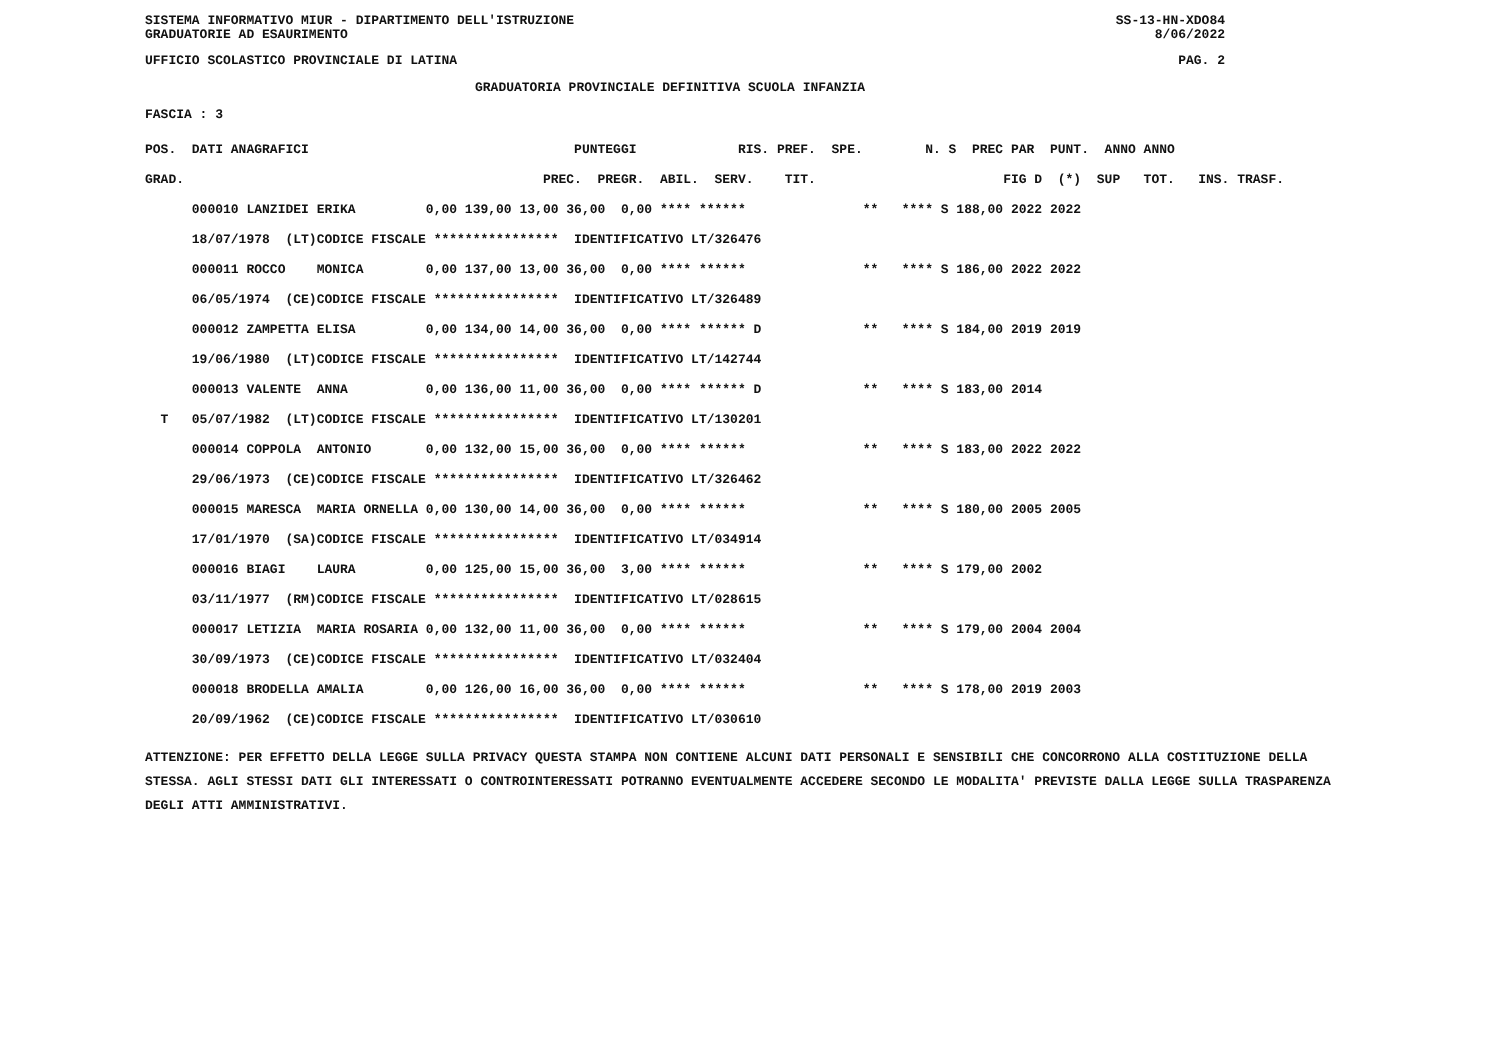SISTEMA INFORMATIVO MIUR - DIPARTIMENTO DELL'ISTRUZIONE SS-13-HN-XDO84
GRADUATORIE AD ESAURIMENTO 8/06/2022
UFFICIO SCOLASTICO PROVINCIALE DI LATINA PAG. 2
GRADUATORIA PROVINCIALE DEFINITIVA SCUOLA INFANZIA
FASCIA : 3
| POS. | DATI ANAGRAFICI | | PUNTEGGI RIS. PREF. SPE. | N. S PREC PAR PUNT. ANNO ANNO |
| --- | --- | --- | --- | --- |
| GRAD. | | | PREC. PREGR. ABIL. SERV. TIT. | FIG D (*) SUP TOT. INS. TRASF. |
| | 000010 LANZIDEI | ERIKA | 0,00 139,00 13,00 36,00 0,00 **** ****** | ** **** S 188,00 2022 2022 |
| | 18/07/1978 (LT) | CODICE FISCALE **************** IDENTIFICATIVO LT/326476 | | |
| | 000011 ROCCO | MONICA | 0,00 137,00 13,00 36,00 0,00 **** ****** | ** **** S 186,00 2022 2022 |
| | 06/05/1974 (CE) | CODICE FISCALE **************** IDENTIFICATIVO LT/326489 | | |
| | 000012 ZAMPETTA | ELISA | 0,00 134,00 14,00 36,00 0,00 **** ****** D | ** **** S 184,00 2019 2019 |
| | 19/06/1980 (LT) | CODICE FISCALE **************** IDENTIFICATIVO LT/142744 | | |
| | 000013 VALENTE | ANNA | 0,00 136,00 11,00 36,00 0,00 **** ****** D | ** **** S 183,00 2014 |
| T | 05/07/1982 (LT) | CODICE FISCALE **************** IDENTIFICATIVO LT/130201 | | |
| | 000014 COPPOLA | ANTONIO | 0,00 132,00 15,00 36,00 0,00 **** ****** | ** **** S 183,00 2022 2022 |
| | 29/06/1973 (CE) | CODICE FISCALE **************** IDENTIFICATIVO LT/326462 | | |
| | 000015 MARESCA | MARIA ORNELLA | 0,00 130,00 14,00 36,00 0,00 **** ****** | ** **** S 180,00 2005 2005 |
| | 17/01/1970 (SA) | CODICE FISCALE **************** IDENTIFICATIVO LT/034914 | | |
| | 000016 BIAGI | LAURA | 0,00 125,00 15,00 36,00 3,00 **** ****** | ** **** S 179,00 2002 |
| | 03/11/1977 (RM) | CODICE FISCALE **************** IDENTIFICATIVO LT/028615 | | |
| | 000017 LETIZIA | MARIA ROSARIA | 0,00 132,00 11,00 36,00 0,00 **** ****** | ** **** S 179,00 2004 2004 |
| | 30/09/1973 (CE) | CODICE FISCALE **************** IDENTIFICATIVO LT/032404 | | |
| | 000018 BRODELLA | AMALIA | 0,00 126,00 16,00 36,00 0,00 **** ****** | ** **** S 178,00 2019 2003 |
| | 20/09/1962 (CE) | CODICE FISCALE **************** IDENTIFICATIVO LT/030610 | | |
ATTENZIONE: PER EFFETTO DELLA LEGGE SULLA PRIVACY QUESTA STAMPA NON CONTIENE ALCUNI DATI PERSONALI E SENSIBILI CHE CONCORRONO ALLA COSTITUZIONE DELLA STESSA. AGLI STESSI DATI GLI INTERESSATI O CONTROINTERESSATI POTRANNO EVENTUALMENTE ACCEDERE SECONDO LE MODALITA' PREVISTE DALLA LEGGE SULLA TRASPARENZA DEGLI ATTI AMMINISTRATIVI.